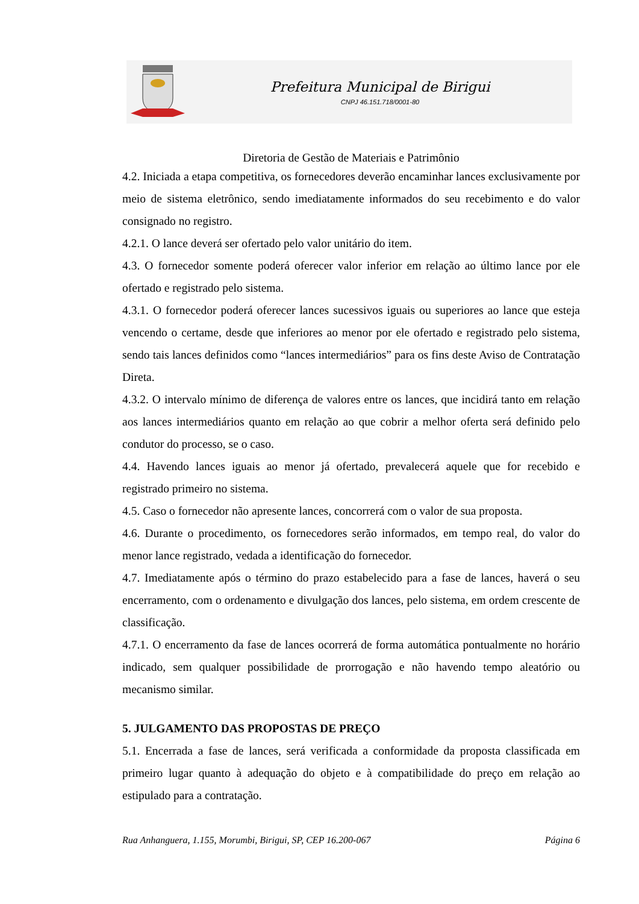Prefeitura Municipal de Birigui
CNPJ 46.151.718/0001-80
Diretoria de Gestão de Materiais e Patrimônio
4.2. Iniciada a etapa competitiva, os fornecedores deverão encaminhar lances exclusivamente por meio de sistema eletrônico, sendo imediatamente informados do seu recebimento e do valor consignado no registro.
4.2.1. O lance deverá ser ofertado pelo valor unitário do item.
4.3. O fornecedor somente poderá oferecer valor inferior em relação ao último lance por ele ofertado e registrado pelo sistema.
4.3.1. O fornecedor poderá oferecer lances sucessivos iguais ou superiores ao lance que esteja vencendo o certame, desde que inferiores ao menor por ele ofertado e registrado pelo sistema, sendo tais lances definidos como “lances intermediários” para os fins deste Aviso de Contratação Direta.
4.3.2. O intervalo mínimo de diferença de valores entre os lances, que incidirá tanto em relação aos lances intermediários quanto em relação ao que cobrir a melhor oferta será definido pelo condutor do processo, se o caso.
4.4. Havendo lances iguais ao menor já ofertado, prevalecerá aquele que for recebido e registrado primeiro no sistema.
4.5. Caso o fornecedor não apresente lances, concorrerá com o valor de sua proposta.
4.6. Durante o procedimento, os fornecedores serão informados, em tempo real, do valor do menor lance registrado, vedada a identificação do fornecedor.
4.7. Imediatamente após o término do prazo estabelecido para a fase de lances, haverá o seu encerramento, com o ordenamento e divulgação dos lances, pelo sistema, em ordem crescente de classificação.
4.7.1. O encerramento da fase de lances ocorrerá de forma automática pontualmente no horário indicado, sem qualquer possibilidade de prorrogação e não havendo tempo aleatório ou mecanismo similar.
5. JULGAMENTO DAS PROPOSTAS DE PREÇO
5.1. Encerrada a fase de lances, será verificada a conformidade da proposta classificada em primeiro lugar quanto à adequação do objeto e à compatibilidade do preço em relação ao estipulado para a contratação.
Rua Anhanguera, 1.155, Morumbi, Birigui, SP, CEP 16.200-067 Página 6